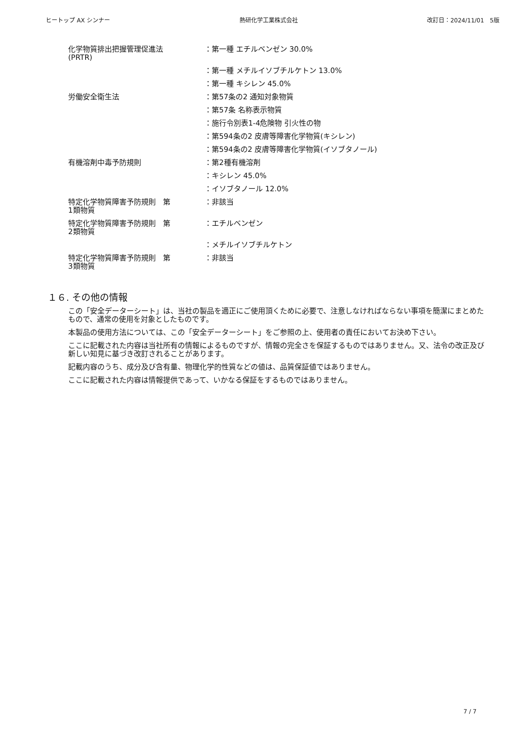ヒートップ AX シンナー 熱研化学工業株式会社 改訂日：2024/11/01　5版
| 化学物質排出把握管理促進法 (PRTR) | ：第一種 エチルベンゼン 30.0% |
| | ：第一種 メチルイソブチルケトン 13.0% |
| | ：第一種 キシレン 45.0% |
| 労働安全衛生法 | ：第57条の2 通知対象物質 |
| | ：第57条 名称表示物質 |
| | ：施行令別表1-4危険物 引火性の物 |
| | ：第594条の2 皮膚等障害化学物質(キシレン) |
| | ：第594条の2 皮膚等障害化学物質(イソブタノール) |
| 有機溶剤中毒予防規則 | ：第2種有機溶剤 |
| | ：キシレン 45.0% |
| | ：イソブタノール 12.0% |
| 特定化学物質障害予防規則 第 1類物質 | ：非該当 |
| 特定化学物質障害予防規則 第 2類物質 | ：エチルベンゼン |
| | ：メチルイソブチルケトン |
| 特定化学物質障害予防規則 第 3類物質 | ：非該当 |
１６. その他の情報
この「安全データーシート」は、当社の製品を適正にご使用頂くために必要で、注意しなければならない事項を簡潔にまとめたもので、通常の使用を対象としたものです。
本製品の使用方法については、この「安全データーシート」をご参照の上、使用者の責任においてお決め下さい。
ここに記載された内容は当社所有の情報によるものですが、情報の完全さを保証するものではありません。又、法令の改正及び新しい知見に基づき改訂されることがあります。
記載内容のうち、成分及び含有量、物理化学的性質などの値は、品質保証値ではありません。
ここに記載された内容は情報提供であって、いかなる保証をするものではありません。
7 / 7